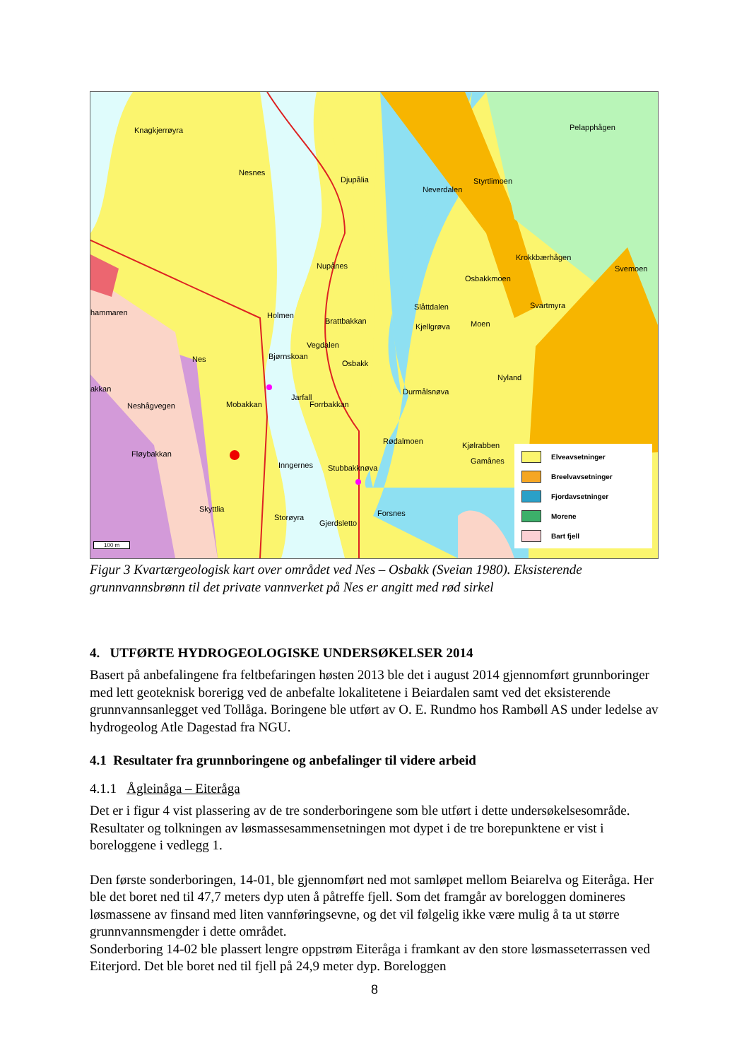Knagkjerrøyra
Nesnes
Djupålia
Neverdalen
Styrtlimoen
Pelapphågen
Krokkbærhågen
Svemoen Nupånes
Osbakkmoen
hammaren Holmen
Brattbakkan
Slåttdalen
Kjellgrøva Moen
Svartmyra
Vegdalen
Bjørnskoan
Osbakk Nes
Nyland
akkan Durmålsnøva
Jarfall
Neshågvegen Mobakkan Forrbakkan
Rødalmoen Kjølrabben
Fløybakkan
Gamånes Inngernes Stubbakknøva
Skyttlia Forsnes Storøyra
Gjerdsletto
100 m
Elveavsetninger
Breelvavsetninger
Fjordavsetninger
Morene
Bart fjell
Figur 3 Kvartærgeologisk kart over området ved Nes – Osbakk (Sveian 1980). Eksisterende grunnvannsbrønn til det private vannverket på Nes er angitt med rød sirkel
4. UTFØRTE HYDROGEOLOGISKE UNDERSØKELSER 2014
Basert på anbefalingene fra feltbefaringen høsten 2013 ble det i august 2014 gjennomført grunnboringer med lett geoteknisk borerigg ved de anbefalte lokalitetene i Beiardalen samt ved det eksisterende grunnvannsanlegget ved Tollåga. Boringene ble utført av O. E. Rundmo hos Rambøll AS under ledelse av hydrogeolog Atle Dagestad fra NGU.
4.1 Resultater fra grunnboringene og anbefalinger til videre arbeid
4.1.1 Ågleinåga – Eiteråga
Det er i figur 4 vist plassering av de tre sonderboringene som ble utført i dette undersøkelsesområde. Resultater og tolkningen av løsmassesammensetningen mot dypet i de tre borepunktene er vist i boreloggene i vedlegg 1.
Den første sonderboringen, 14-01, ble gjennomført ned mot samløpet mellom Beiarelva og Eiteråga. Her ble det boret ned til 47,7 meters dyp uten å påtreffe fjell. Som det framgår av boreloggen domineres løsmassene av finsand med liten vannføringsevne, og det vil følgelig ikke være mulig å ta ut større grunnvannsmengder i dette området.
Sonderboring 14-02 ble plassert lengre oppstrøm Eiteråga i framkant av den store løsmasseterrassen ved Eiterjord. Det ble boret ned til fjell på 24,9 meter dyp. Boreloggen
8